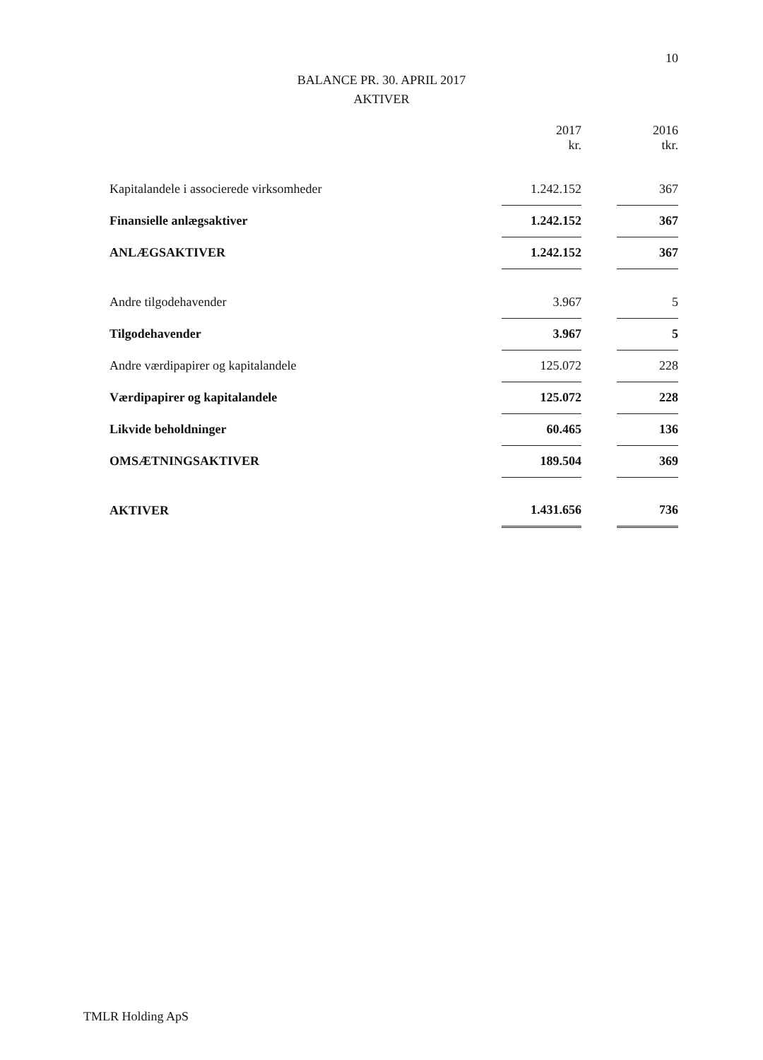10
BALANCE PR. 30. APRIL 2017
AKTIVER
| | 2017 kr. | | 2016 tkr. |
| --- | --- | --- | --- |
| Kapitalandele i associerede virksomheder | 1.242.152 | | 367 |
| Finansielle anlægsaktiver | 1.242.152 | | 367 |
| ANLÆGSAKTIVER | 1.242.152 | | 367 |
| Andre tilgodehavender | 3.967 | | 5 |
| Tilgodehavender | 3.967 | | 5 |
| Andre værdipapirer og kapitalandele | 125.072 | | 228 |
| Værdipapirer og kapitalandele | 125.072 | | 228 |
| Likvide beholdninger | 60.465 | | 136 |
| OMSÆTNINGSAKTIVER | 189.504 | | 369 |
| AKTIVER | 1.431.656 | | 736 |
TMLR Holding ApS